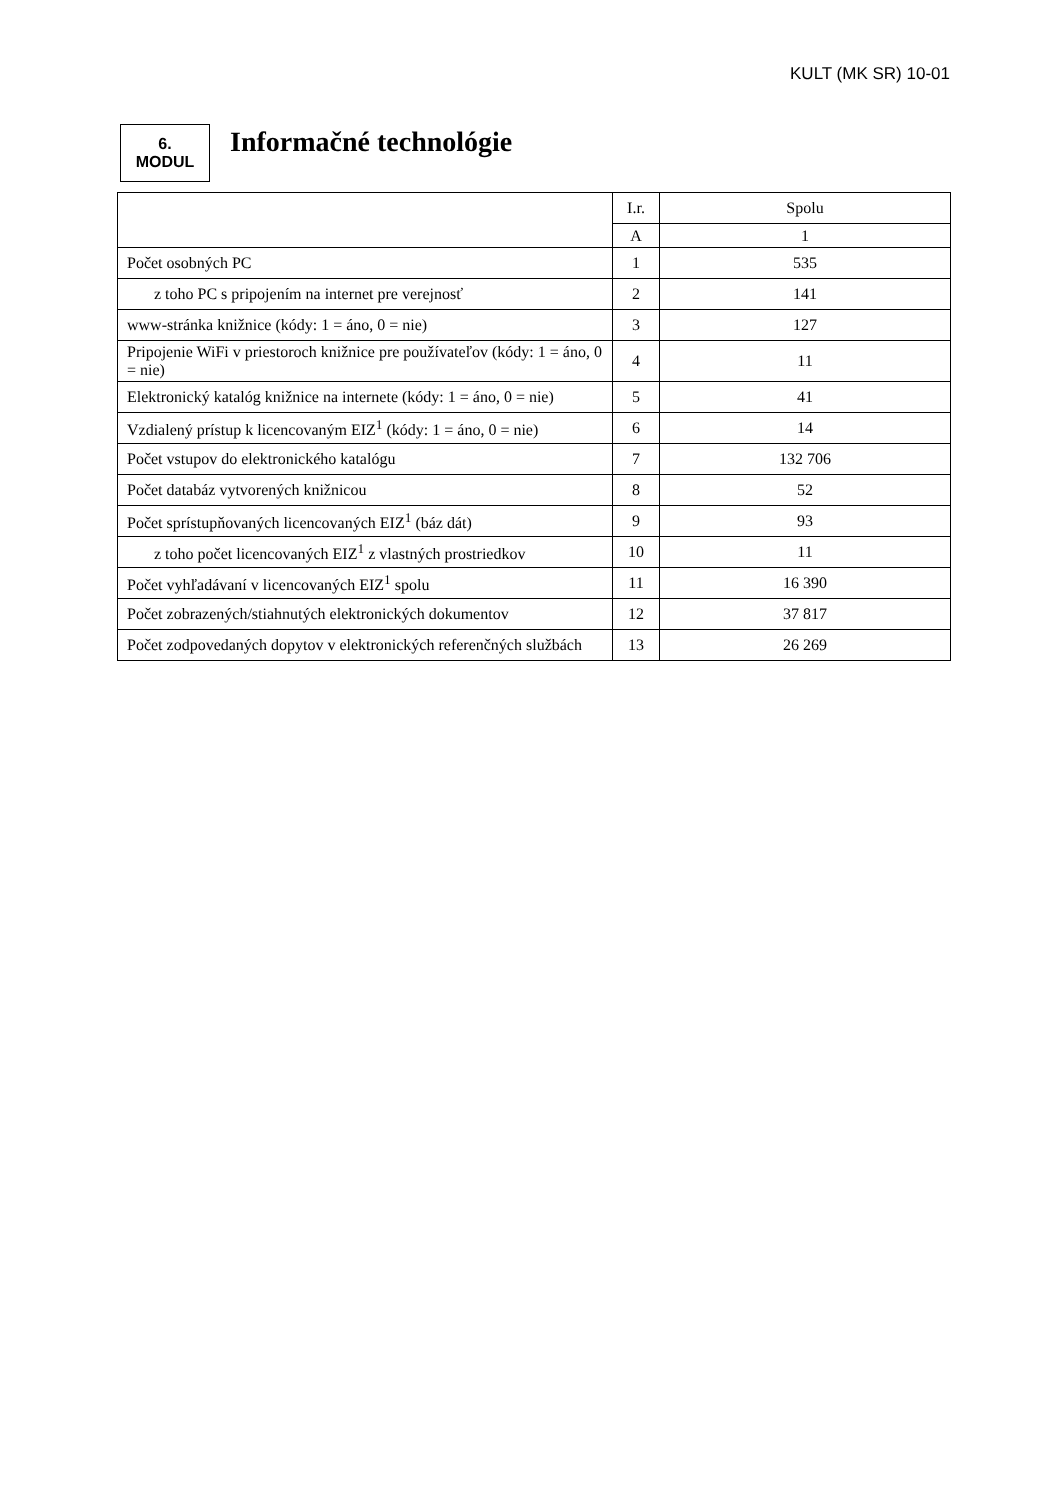KULT (MK SR) 10-01
6.
MODUL
Informačné technológie
| | I.r. | Spolu |
| --- | --- | --- |
| | A | 1 |
| Počet osobných PC | 1 | 535 |
| z toho PC s pripojením na internet pre verejnosť | 2 | 141 |
| www-stránka knižnice (kódy: 1 = áno, 0 = nie) | 3 | 127 |
| Pripojenie WiFi v priestoroch knižnice pre používateľov (kódy: 1 = áno, 0 = nie) | 4 | 11 |
| Elektronický katalóg knižnice na internete (kódy: 1 = áno, 0 = nie) | 5 | 41 |
| Vzdialený prístup k licencovaným EIZ<sup>1</sup> (kódy: 1 = áno, 0 = nie) | 6 | 14 |
| Počet vstupov do elektronického katalógu | 7 | 132 706 |
| Počet databáz vytvorených knižnicou | 8 | 52 |
| Počet sprístupňovaných licencovaných EIZ<sup>1</sup> (báz dát) | 9 | 93 |
| z toho počet licencovaných EIZ<sup>1</sup> z vlastných prostriedkov | 10 | 11 |
| Počet vyhľadávaní v licencovaných EIZ<sup>1</sup> spolu | 11 | 16 390 |
| Počet zobrazených/stiahnutých elektronických dokumentov | 12 | 37 817 |
| Počet zodpovedaných dopytov v elektronických referenčných službách | 13 | 26 269 |